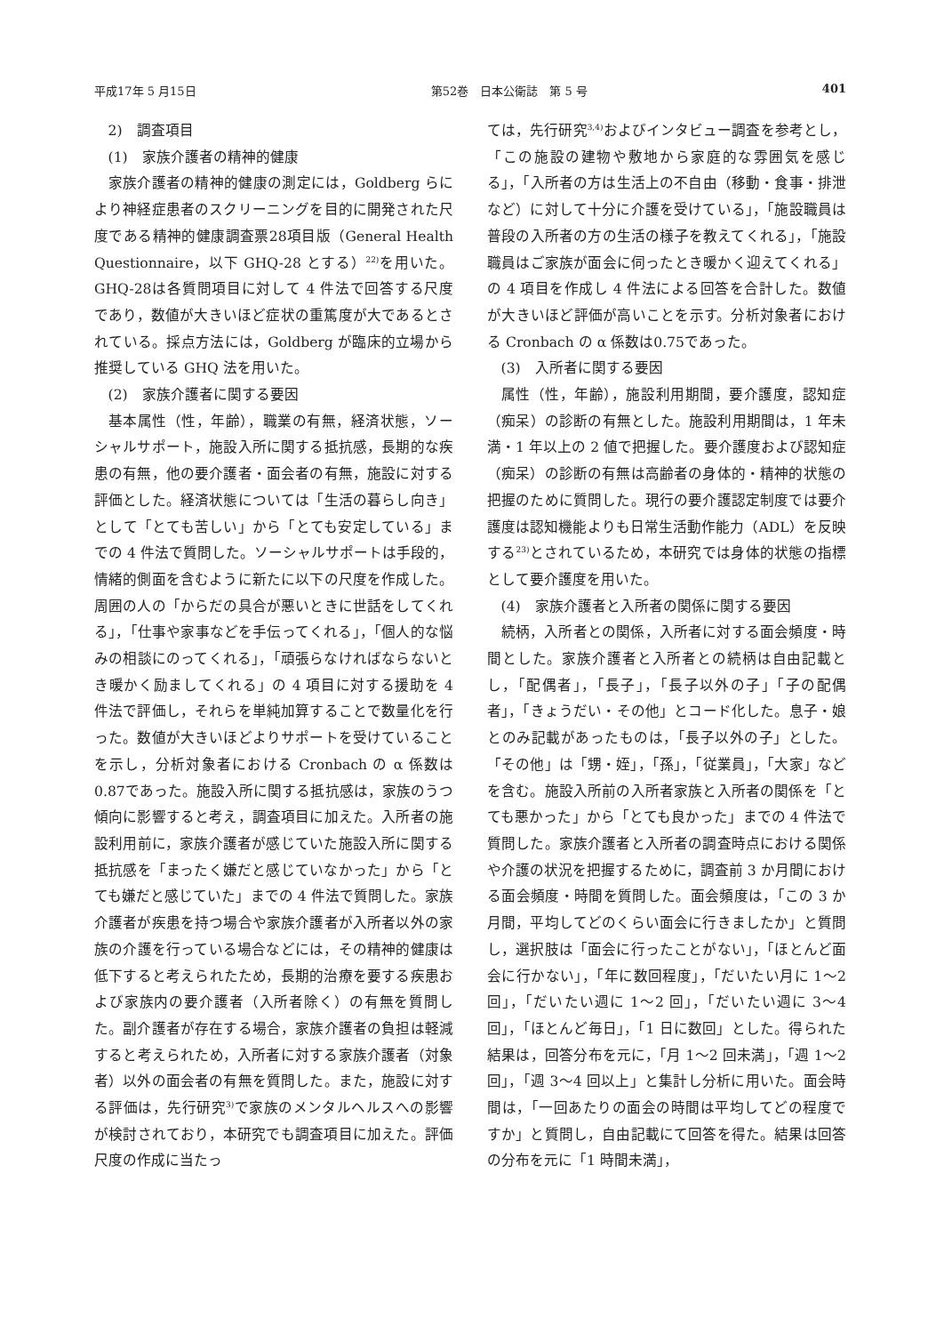平成17年 5 月15日 第52巻　日本公衛誌　第 5 号 401
2)　調査項目
(1)　家族介護者の精神的健康
家族介護者の精神的健康の測定には，Goldberg らにより神経症患者のスクリーニングを目的に開発された尺度である精神的健康調査票28項目版（General Health Questionnaire，以下 GHQ-28 とする）<sup>22)</sup>を用いた。GHQ-28は各質問項目に対して 4 件法で回答する尺度であり，数値が大きいほど症状の重篤度が大であるとされている。採点方法には，Goldberg が臨床的立場から推奨している GHQ 法を用いた。
(2)　家族介護者に関する要因
基本属性（性，年齢），職業の有無，経済状態，ソーシャルサポート，施設入所に関する抵抗感，長期的な疾患の有無，他の要介護者・面会者の有無，施設に対する評価とした。経済状態については「生活の暮らし向き」として「とても苦しい」から「とても安定している」までの 4 件法で質問した。ソーシャルサポートは手段的，情緒的側面を含むように新たに以下の尺度を作成した。周囲の人の「からだの具合が悪いときに世話をしてくれる」，「仕事や家事などを手伝ってくれる」，「個人的な悩みの相談にのってくれる」，「頑張らなければならないとき暖かく励ましてくれる」の 4 項目に対する援助を 4 件法で評価し，それらを単純加算することで数量化を行った。数値が大きいほどよりサポートを受けていることを示し，分析対象者における Cronbach の α 係数は0.87であった。施設入所に関する抵抗感は，家族のうつ傾向に影響すると考え，調査項目に加えた。入所者の施設利用前に，家族介護者が感じていた施設入所に関する抵抗感を「まったく嫌だと感じていなかった」から「とても嫌だと感じていた」までの 4 件法で質問した。家族介護者が疾患を持つ場合や家族介護者が入所者以外の家族の介護を行っている場合などには，その精神的健康は低下すると考えられたため，長期的治療を要する疾患および家族内の要介護者（入所者除く）の有無を質問した。副介護者が存在する場合，家族介護者の負担は軽減すると考えられため，入所者に対する家族介護者（対象者）以外の面会者の有無を質問した。また，施設に対する評価は，先行研究<sup>3)</sup>で家族のメンタルヘルスへの影響が検討されており，本研究でも調査項目に加えた。評価尺度の作成に当たっ
ては，先行研究<sup>3,4)</sup>およびインタビュー調査を参考とし，「この施設の建物や敷地から家庭的な雰囲気を感じる」，「入所者の方は生活上の不自由（移動・食事・排泄など）に対して十分に介護を受けている」，「施設職員は普段の入所者の方の生活の様子を教えてくれる」，「施設職員はご家族が面会に伺ったとき暖かく迎えてくれる」の 4 項目を作成し 4 件法による回答を合計した。数値が大きいほど評価が高いことを示す。分析対象者における Cronbach の α 係数は0.75であった。
(3)　入所者に関する要因
属性（性，年齢），施設利用期間，要介護度，認知症（痴呆）の診断の有無とした。施設利用期間は，1 年未満・1 年以上の 2 値で把握した。要介護度および認知症（痴呆）の診断の有無は高齢者の身体的・精神的状態の把握のために質問した。現行の要介護認定制度では要介護度は認知機能よりも日常生活動作能力（ADL）を反映する<sup>23)</sup>とされているため，本研究では身体的状態の指標として要介護度を用いた。
(4)　家族介護者と入所者の関係に関する要因
続柄，入所者との関係，入所者に対する面会頻度・時間とした。家族介護者と入所者との続柄は自由記載とし，「配偶者」，「長子」，「長子以外の子」「子の配偶者」，「きょうだい・その他」とコード化した。息子・娘とのみ記載があったものは，「長子以外の子」とした。「その他」は「甥・姪」，「孫」，「従業員」，「大家」などを含む。施設入所前の入所者家族と入所者の関係を「とても悪かった」から「とても良かった」までの 4 件法で質問した。家族介護者と入所者の調査時点における関係や介護の状況を把握するために，調査前 3 か月間における面会頻度・時間を質問した。面会頻度は，「この 3 か月間，平均してどのくらい面会に行きましたか」と質問し，選択肢は「面会に行ったことがない」，「ほとんど面会に行かない」，「年に数回程度」，「だいたい月に 1～2 回」，「だいたい週に 1～2 回」，「だいたい週に 3～4 回」，「ほとんど毎日」，「1 日に数回」とした。得られた結果は，回答分布を元に，「月 1～2 回未満」，「週 1～2 回」，「週 3～4 回以上」と集計し分析に用いた。面会時間は，「一回あたりの面会の時間は平均してどの程度ですか」と質問し，自由記載にて回答を得た。結果は回答の分布を元に「1 時間未満」，